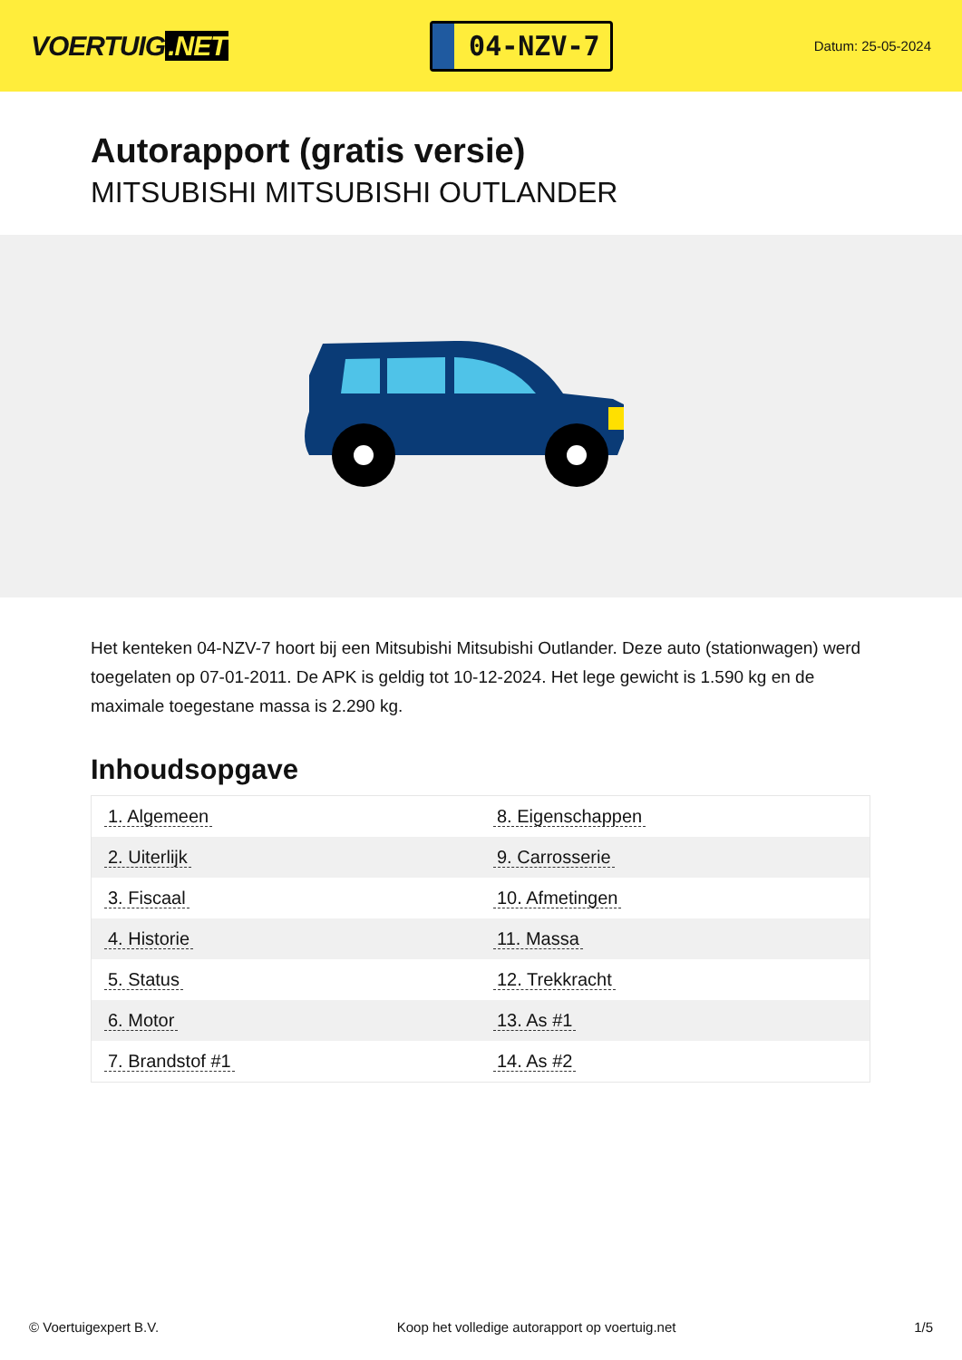VOERTUIG.NET
04-NZV-7
Datum: 25-05-2024
Autorapport (gratis versie)
MITSUBISHI MITSUBISHI OUTLANDER
Het kenteken 04-NZV-7 hoort bij een Mitsubishi Mitsubishi Outlander. Deze auto (stationwagen) werd toegelaten op 07-01-2011. De APK is geldig tot 10-12-2024. Het lege gewicht is 1.590 kg en de maximale toegestane massa is 2.290 kg.
Inhoudsopgave
| 1. Algemeen | 8. Eigenschappen |
| 2. Uiterlijk | 9. Carrosserie |
| 3. Fiscaal | 10. Afmetingen |
| 4. Historie | 11. Massa |
| 5. Status | 12. Trekkracht |
| 6. Motor | 13. As #1 |
| 7. Brandstof #1 | 14. As #2 |
© Voertuigexpert B.V. Koop het volledige autorapport op voertuig.net 1/5